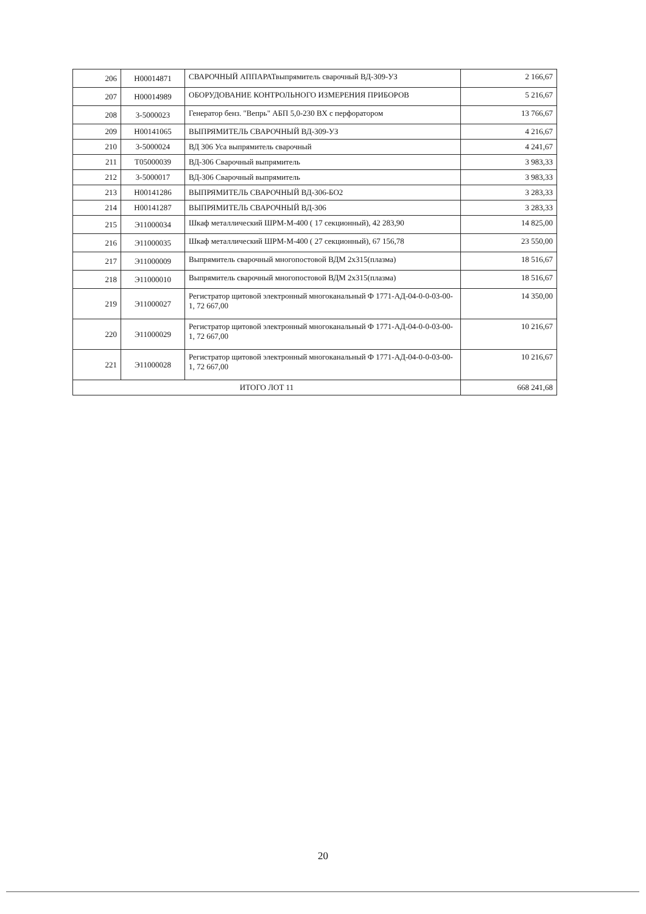| 206 | Н00014871 | СВАРОЧНЫЙ АППАРАТвыпрямитель сварочный ВД-309-УЗ | 2 166,67 |
| 207 | Н00014989 | ОБОРУДОВАНИЕ КОНТРОЛЬНОГО ИЗМЕРЕНИЯ ПРИБОРОВ | 5 216,67 |
| 208 | 3-5000023 | Генератор бенз. "Вепрь" АБП 5,0-230 ВХ с перфоратором | 13 766,67 |
| 209 | Н00141065 | ВЫПРЯМИТЕЛЬ СВАРОЧНЫЙ ВД-309-УЗ | 4 216,67 |
| 210 | 3-5000024 | ВД 306 Уса выпрямитель сварочный | 4 241,67 |
| 211 | Т05000039 | ВД-306 Сварочный выпрямитель | 3 983,33 |
| 212 | 3-5000017 | ВД-306 Сварочный выпрямитель | 3 983,33 |
| 213 | Н00141286 | ВЫПРЯМИТЕЛЬ СВАРОЧНЫЙ ВД-306-БО2 | 3 283,33 |
| 214 | Н00141287 | ВЫПРЯМИТЕЛЬ СВАРОЧНЫЙ ВД-306 | 3 283,33 |
| 215 | Э11000034 | Шкаф металлический ШРМ-М-400 ( 17 секционный), 42 283,90 | 14 825,00 |
| 216 | Э11000035 | Шкаф металлический ШРМ-М-400 ( 27 секционный), 67 156,78 | 23 550,00 |
| 217 | Э11000009 | Выпрямитель сварочный многопостовой ВДМ 2х315(плазма) | 18 516,67 |
| 218 | Э11000010 | Выпрямитель сварочный многопостовой ВДМ 2х315(плазма) | 18 516,67 |
| 219 | Э11000027 | Регистратор щитовой электронный многоканальный Ф 1771-АД-04-0-0-03-00-1, 72 667,00 | 14 350,00 |
| 220 | Э11000029 | Регистратор щитовой электронный многоканальный Ф 1771-АД-04-0-0-03-00-1, 72 667,00 | 10 216,67 |
| 221 | Э11000028 | Регистратор щитовой электронный многоканальный Ф 1771-АД-04-0-0-03-00-1, 72 667,00 | 10 216,67 |
| ИТОГО ЛОТ 11 | | | 668 241,68 |
20